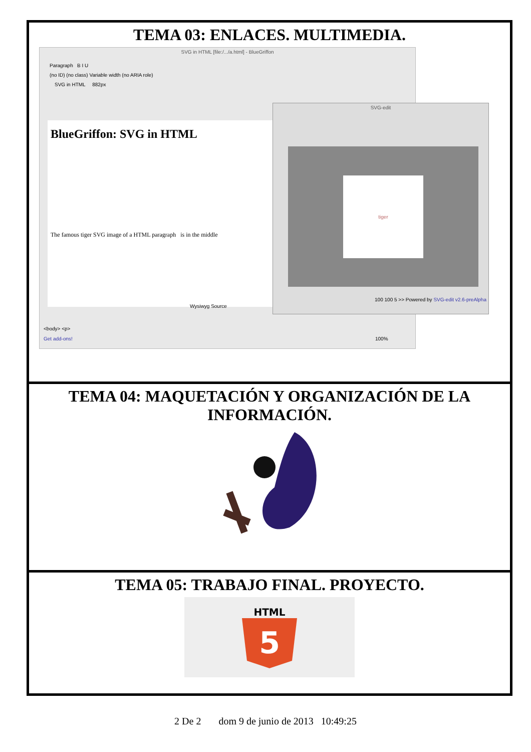TEMA 03: ENLACES. MULTIMEDIA.
SVG in HTML [file:/.../a.html] - BlueGriffon
Paragraph B I U
(no ID) (no class) Variable width (no ARIA role)
SVG in HTML 882px
BlueGriffon: SVG in HTML
The famous tiger SVG image of a HTML paragraph is in the middle
Wysiwyg Source
<body> <p>
Get add-ons! 100%
SVG-edit
tiger
100 100 5 >> Powered by SVG-edit v2.6-preAlpha
TEMA 04: MAQUETACIÓN Y ORGANIZACIÓN DE LA INFORMACIÓN.
TEMA 05: TRABAJO FINAL. PROYECTO.
HTML
5
2 De 2 dom 9 de junio de 2013 10:49:25